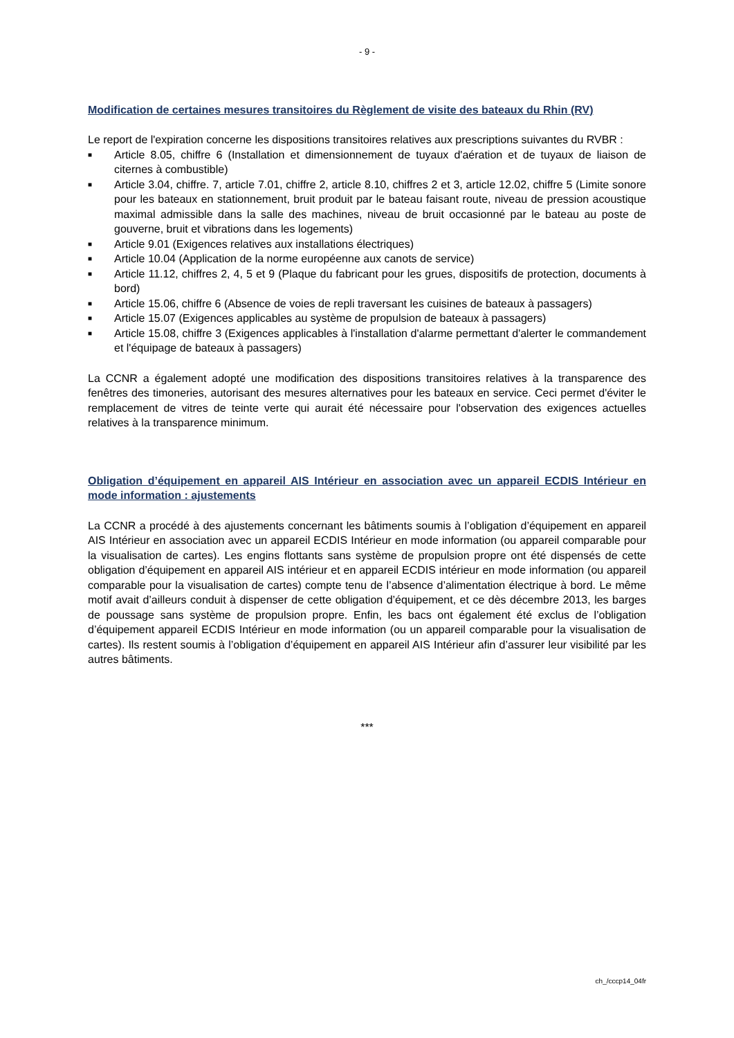- 9 -
Modification de certaines mesures transitoires du Règlement de visite des bateaux du Rhin (RV)
Le report de l'expiration concerne les dispositions transitoires relatives aux prescriptions suivantes du RVBR :
■ Article 8.05, chiffre 6 (Installation et dimensionnement de tuyaux d'aération et de tuyaux de liaison de citernes à combustible)
■ Article 3.04, chiffre. 7, article 7.01, chiffre 2, article 8.10, chiffres 2 et 3, article 12.02, chiffre 5 (Limite sonore pour les bateaux en stationnement, bruit produit par le bateau faisant route, niveau de pression acoustique maximal admissible dans la salle des machines, niveau de bruit occasionné par le bateau au poste de gouverne, bruit et vibrations dans les logements)
■ Article 9.01 (Exigences relatives aux installations électriques)
■ Article 10.04 (Application de la norme européenne aux canots de service)
■ Article 11.12, chiffres 2, 4, 5 et 9 (Plaque du fabricant pour les grues, dispositifs de protection, documents à bord)
■ Article 15.06, chiffre 6 (Absence de voies de repli traversant les cuisines de bateaux à passagers)
■ Article 15.07 (Exigences applicables au système de propulsion de bateaux à passagers)
■ Article 15.08, chiffre 3 (Exigences applicables à l'installation d'alarme permettant d'alerter le commandement et l'équipage de bateaux à passagers)
La CCNR a également adopté une modification des dispositions transitoires relatives à la transparence des fenêtres des timoneries, autorisant des mesures alternatives pour les bateaux en service. Ceci permet d'éviter le remplacement de vitres de teinte verte qui aurait été nécessaire pour l'observation des exigences actuelles relatives à la transparence minimum.
Obligation d’équipement en appareil AIS Intérieur en association avec un appareil ECDIS Intérieur en mode information : ajustements
La CCNR a procédé à des ajustements concernant les bâtiments soumis à l’obligation d’équipement en appareil AIS Intérieur en association avec un appareil ECDIS Intérieur en mode information (ou appareil comparable pour la visualisation de cartes). Les engins flottants sans système de propulsion propre ont été dispensés de cette obligation d’équipement en appareil AIS intérieur et en appareil ECDIS intérieur en mode information (ou appareil comparable pour la visualisation de cartes) compte tenu de l’absence d’alimentation électrique à bord. Le même motif avait d’ailleurs conduit à dispenser de cette obligation d’équipement, et ce dès décembre 2013, les barges de poussage sans système de propulsion propre. Enfin, les bacs ont également été exclus de l’obligation d’équipement appareil ECDIS Intérieur en mode information (ou un appareil comparable pour la visualisation de cartes). Ils restent soumis à l’obligation d’équipement en appareil AIS Intérieur afin d’assurer leur visibilité par les autres bâtiments.
***
ch_/cccp14_04fr